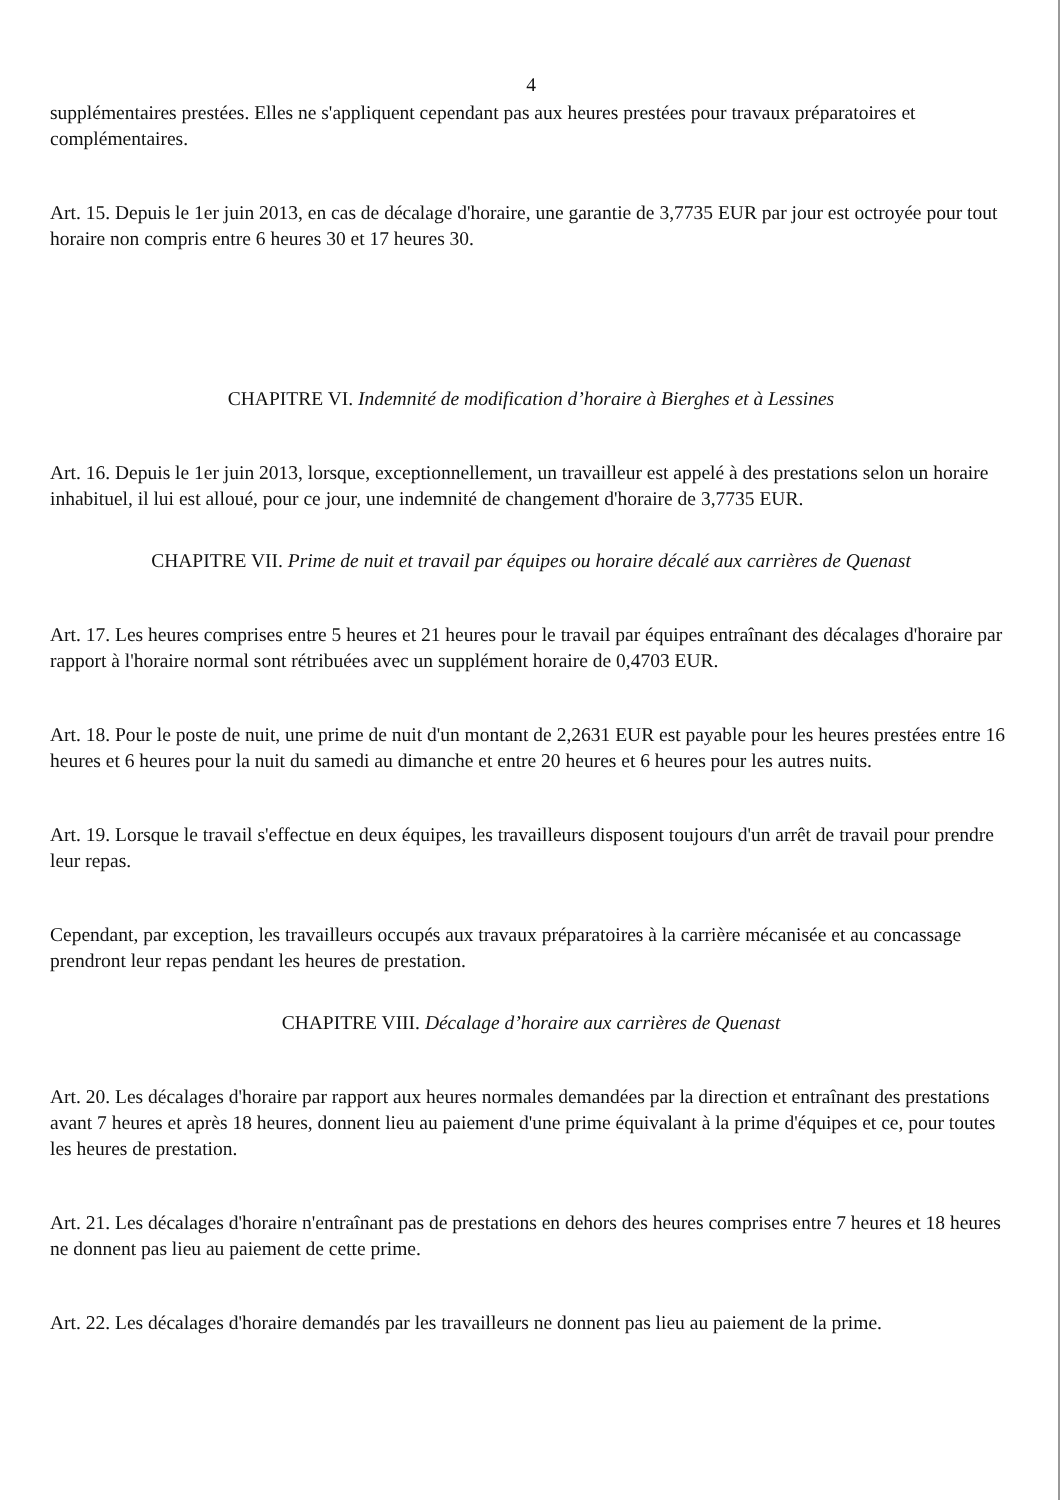4
supplémentaires prestées. Elles ne s'appliquent cependant pas aux heures prestées pour travaux préparatoires et complémentaires.
Art. 15. Depuis le 1er juin 2013, en cas de décalage d'horaire, une garantie de 3,7735 EUR par jour est octroyée pour tout horaire non compris entre 6 heures 30 et 17 heures 30.
CHAPITRE VI. Indemnité de modification d’horaire à Bierghes et à Lessines
Art. 16. Depuis le 1er juin 2013, lorsque, exceptionnellement, un travailleur est appelé à des prestations selon un horaire inhabituel, il lui est alloué, pour ce jour, une indemnité de changement d'horaire de 3,7735 EUR.
CHAPITRE VII. Prime de nuit et travail par équipes ou horaire décalé aux carrières de Quenast
Art. 17. Les heures comprises entre 5 heures et 21 heures pour le travail par équipes entraînant des décalages d'horaire par rapport à l'horaire normal sont rétribuées avec un supplément horaire de 0,4703 EUR.
Art. 18. Pour le poste de nuit, une prime de nuit d'un montant de 2,2631 EUR est payable pour les heures prestées entre 16 heures et 6 heures pour la nuit du samedi au dimanche et entre 20 heures et 6 heures pour les autres nuits.
Art. 19. Lorsque le travail s'effectue en deux équipes, les travailleurs disposent toujours d'un arrêt de travail pour prendre leur repas.
Cependant, par exception, les travailleurs occupés aux travaux préparatoires à la carrière mécanisée et au concassage prendront leur repas pendant les heures de prestation.
CHAPITRE VIII. Décalage d’horaire aux carrières de Quenast
Art. 20. Les décalages d'horaire par rapport aux heures normales demandées par la direction et entraînant des prestations avant 7 heures et après 18 heures, donnent lieu au paiement d'une prime équivalant à la prime d'équipes et ce, pour toutes les heures de prestation.
Art. 21. Les décalages d'horaire n'entraînant pas de prestations en dehors des heures comprises entre 7 heures et 18 heures ne donnent pas lieu au paiement de cette prime.
Art. 22. Les décalages d'horaire demandés par les travailleurs ne donnent pas lieu au paiement de la prime.